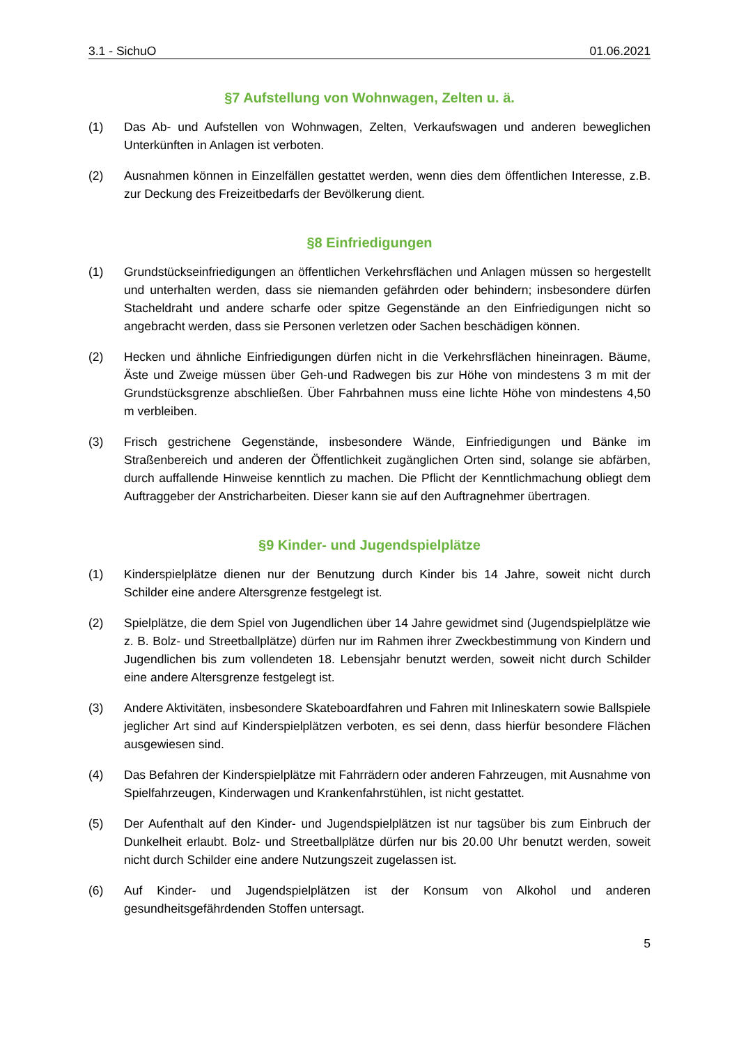3.1 - SichuO 01.06.2021
§7 Aufstellung von Wohnwagen, Zelten u. ä.
(1) Das Ab- und Aufstellen von Wohnwagen, Zelten, Verkaufswagen und anderen beweglichen Unterkünften in Anlagen ist verboten.
(2) Ausnahmen können in Einzelfällen gestattet werden, wenn dies dem öffentlichen Interesse, z.B. zur Deckung des Freizeitbedarfs der Bevölkerung dient.
§8 Einfriedigungen
(1) Grundstückseinfriedigungen an öffentlichen Verkehrsflächen und Anlagen müssen so hergestellt und unterhalten werden, dass sie niemanden gefährden oder behindern; insbesondere dürfen Stacheldraht und andere scharfe oder spitze Gegenstände an den Einfriedigungen nicht so angebracht werden, dass sie Personen verletzen oder Sachen beschädigen können.
(2) Hecken und ähnliche Einfriedigungen dürfen nicht in die Verkehrsflächen hineinragen. Bäume, Äste und Zweige müssen über Geh-und Radwegen bis zur Höhe von mindestens 3 m mit der Grundstücksgrenze abschließen. Über Fahrbahnen muss eine lichte Höhe von mindestens 4,50 m verbleiben.
(3) Frisch gestrichene Gegenstände, insbesondere Wände, Einfriedigungen und Bänke im Straßenbereich und anderen der Öffentlichkeit zugänglichen Orten sind, solange sie abfärben, durch auffallende Hinweise kenntlich zu machen. Die Pflicht der Kenntlichmachung obliegt dem Auftraggeber der Anstricharbeiten. Dieser kann sie auf den Auftragnehmer übertragen.
§9 Kinder- und Jugendspielplätze
(1) Kinderspielplätze dienen nur der Benutzung durch Kinder bis 14 Jahre, soweit nicht durch Schilder eine andere Altersgrenze festgelegt ist.
(2) Spielplätze, die dem Spiel von Jugendlichen über 14 Jahre gewidmet sind (Jugendspielplätze wie z. B. Bolz- und Streetballplätze) dürfen nur im Rahmen ihrer Zweckbestimmung von Kindern und Jugendlichen bis zum vollendeten 18. Lebensjahr benutzt werden, soweit nicht durch Schilder eine andere Altersgrenze festgelegt ist.
(3) Andere Aktivitäten, insbesondere Skateboardfahren und Fahren mit Inlineskatern sowie Ballspiele jeglicher Art sind auf Kinderspielplätzen verboten, es sei denn, dass hierfür besondere Flächen ausgewiesen sind.
(4) Das Befahren der Kinderspielplätze mit Fahrrädern oder anderen Fahrzeugen, mit Ausnahme von Spielfahrzeugen, Kinderwagen und Krankenfahrstühlen, ist nicht gestattet.
(5) Der Aufenthalt auf den Kinder- und Jugendspielplätzen ist nur tagsüber bis zum Einbruch der Dunkelheit erlaubt. Bolz- und Streetballplätze dürfen nur bis 20.00 Uhr benutzt werden, soweit nicht durch Schilder eine andere Nutzungszeit zugelassen ist.
(6) Auf Kinder- und Jugendspielplätzen ist der Konsum von Alkohol und anderen gesundheitsgefährdenden Stoffen untersagt.
5